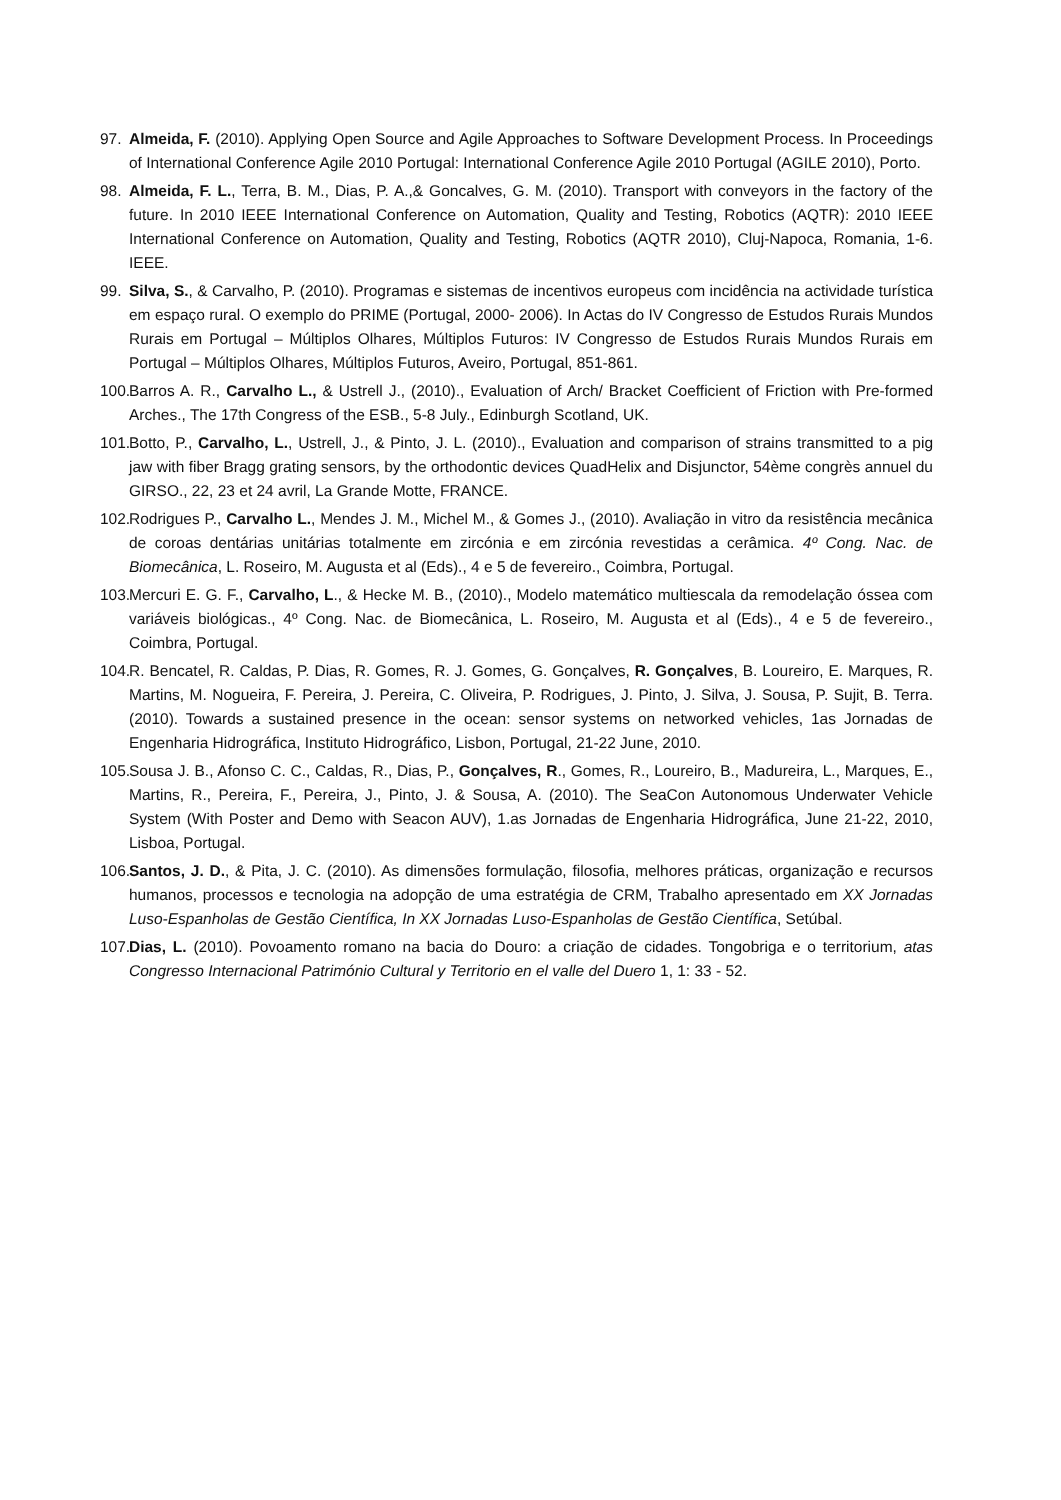97. Almeida, F. (2010). Applying Open Source and Agile Approaches to Software Development Process. In Proceedings of International Conference Agile 2010 Portugal: International Conference Agile 2010 Portugal (AGILE 2010), Porto.
98. Almeida, F. L., Terra, B. M., Dias, P. A.,& Goncalves, G. M. (2010). Transport with conveyors in the factory of the future. In 2010 IEEE International Conference on Automation, Quality and Testing, Robotics (AQTR): 2010 IEEE International Conference on Automation, Quality and Testing, Robotics (AQTR 2010), Cluj-Napoca, Romania, 1-6. IEEE.
99. Silva, S., & Carvalho, P. (2010). Programas e sistemas de incentivos europeus com incidência na actividade turística em espaço rural. O exemplo do PRIME (Portugal, 2000- 2006). In Actas do IV Congresso de Estudos Rurais Mundos Rurais em Portugal – Múltiplos Olhares, Múltiplos Futuros: IV Congresso de Estudos Rurais Mundos Rurais em Portugal – Múltiplos Olhares, Múltiplos Futuros, Aveiro, Portugal, 851-861.
100. Barros A. R., Carvalho L., & Ustrell J., (2010)., Evaluation of Arch/ Bracket Coefficient of Friction with Pre-formed Arches., The 17th Congress of the ESB., 5-8 July., Edinburgh Scotland, UK.
101. Botto, P., Carvalho, L., Ustrell, J., & Pinto, J. L. (2010)., Evaluation and comparison of strains transmitted to a pig jaw with fiber Bragg grating sensors, by the orthodontic devices QuadHelix and Disjunctor, 54ème congrès annuel du GIRSO., 22, 23 et 24 avril, La Grande Motte, FRANCE.
102. Rodrigues P., Carvalho L., Mendes J. M., Michel M., & Gomes J., (2010). Avaliação in vitro da resistência mecânica de coroas dentárias unitárias totalmente em zircónia e em zircónia revestidas a cerâmica. 4º Cong. Nac. de Biomecânica, L. Roseiro, M. Augusta et al (Eds)., 4 e 5 de fevereiro., Coimbra, Portugal.
103. Mercuri E. G. F., Carvalho, L., & Hecke M. B., (2010)., Modelo matemático multiescala da remodelação óssea com variáveis biológicas., 4º Cong. Nac. de Biomecânica, L. Roseiro, M. Augusta et al (Eds)., 4 e 5 de fevereiro., Coimbra, Portugal.
104. R. Bencatel, R. Caldas, P. Dias, R. Gomes, R. J. Gomes, G. Gonçalves, R. Gonçalves, B. Loureiro, E. Marques, R. Martins, M. Nogueira, F. Pereira, J. Pereira, C. Oliveira, P. Rodrigues, J. Pinto, J. Silva, J. Sousa, P. Sujit, B. Terra. (2010). Towards a sustained presence in the ocean: sensor systems on networked vehicles, 1as Jornadas de Engenharia Hidrográfica, Instituto Hidrográfico, Lisbon, Portugal, 21-22 June, 2010.
105. Sousa J. B., Afonso C. C., Caldas, R., Dias, P., Gonçalves, R., Gomes, R., Loureiro, B., Madureira, L., Marques, E., Martins, R., Pereira, F., Pereira, J., Pinto, J. & Sousa, A. (2010). The SeaCon Autonomous Underwater Vehicle System (With Poster and Demo with Seacon AUV), 1.as Jornadas de Engenharia Hidrográfica, June 21-22, 2010, Lisboa, Portugal.
106. Santos, J. D., & Pita, J. C. (2010). As dimensões formulação, filosofia, melhores práticas, organização e recursos humanos, processos e tecnologia na adopção de uma estratégia de CRM, Trabalho apresentado em XX Jornadas Luso-Espanholas de Gestão Científica, In XX Jornadas Luso-Espanholas de Gestão Científica, Setúbal.
107. Dias, L. (2010). Povoamento romano na bacia do Douro: a criação de cidades. Tongobriga e o territorium, atas Congresso Internacional Património Cultural y Territorio en el valle del Duero 1, 1: 33 - 52.